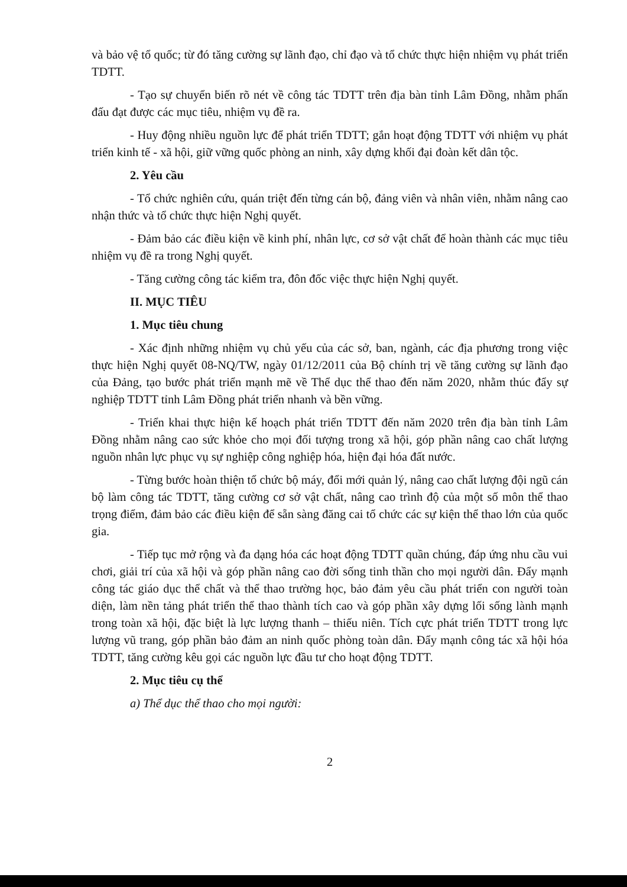và bảo vệ tổ quốc; từ đó tăng cường sự lãnh đạo, chỉ đạo và tổ chức thực hiện nhiệm vụ phát triển TDTT.
- Tạo sự chuyển biến rõ nét về công tác TDTT trên địa bàn tỉnh Lâm Đồng, nhằm phấn đấu đạt được các mục tiêu, nhiệm vụ đề ra.
- Huy động nhiều nguồn lực để phát triển TDTT; gắn hoạt động TDTT với nhiệm vụ phát triển kinh tế - xã hội, giữ vững quốc phòng an ninh, xây dựng khối đại đoàn kết dân tộc.
2. Yêu cầu
- Tổ chức nghiên cứu, quán triệt đến từng cán bộ, đảng viên và nhân viên, nhằm nâng cao nhận thức và tổ chức thực hiện Nghị quyết.
- Đảm bảo các điều kiện về kinh phí, nhân lực, cơ sở vật chất để hoàn thành các mục tiêu nhiệm vụ đề ra trong Nghị quyết.
- Tăng cường công tác kiểm tra, đôn đốc việc thực hiện Nghị quyết.
II. MỤC TIÊU
1. Mục tiêu chung
- Xác định những nhiệm vụ chủ yếu của các sở, ban, ngành, các địa phương trong việc thực hiện Nghị quyết 08-NQ/TW, ngày 01/12/2011 của Bộ chính trị về tăng cường sự lãnh đạo của Đảng, tạo bước phát triển mạnh mẽ về Thể dục thể thao đến năm 2020, nhằm thúc đẩy sự nghiệp TDTT tỉnh Lâm Đồng phát triển nhanh và bền vững.
- Triển khai thực hiện kế hoạch phát triển TDTT đến năm 2020 trên địa bàn tỉnh Lâm Đồng nhằm nâng cao sức khỏe cho mọi đối tượng trong xã hội, góp phần nâng cao chất lượng nguồn nhân lực phục vụ sự nghiệp công nghiệp hóa, hiện đại hóa đất nước.
- Từng bước hoàn thiện tổ chức bộ máy, đổi mới quản lý, nâng cao chất lượng đội ngũ cán bộ làm công tác TDTT, tăng cường cơ sở vật chất, nâng cao trình độ của một số môn thể thao trọng điểm, đảm bảo các điều kiện để sẵn sàng đăng cai tổ chức các sự kiện thể thao lớn của quốc gia.
- Tiếp tục mở rộng và đa dạng hóa các hoạt động TDTT quần chúng, đáp ứng nhu cầu vui chơi, giải trí của xã hội và góp phần nâng cao đời sống tinh thần cho mọi người dân. Đẩy mạnh công tác giáo dục thể chất và thể thao trường học, bảo đảm yêu cầu phát triển con người toàn diện, làm nền tảng phát triển thể thao thành tích cao và góp phần xây dựng lối sống lành mạnh trong toàn xã hội, đặc biệt là lực lượng thanh – thiếu niên. Tích cực phát triển TDTT trong lực lượng vũ trang, góp phần bảo đảm an ninh quốc phòng toàn dân. Đẩy mạnh công tác xã hội hóa TDTT, tăng cường kêu gọi các nguồn lực đầu tư cho hoạt động TDTT.
2. Mục tiêu cụ thể
a) Thể dục thể thao cho mọi người:
2